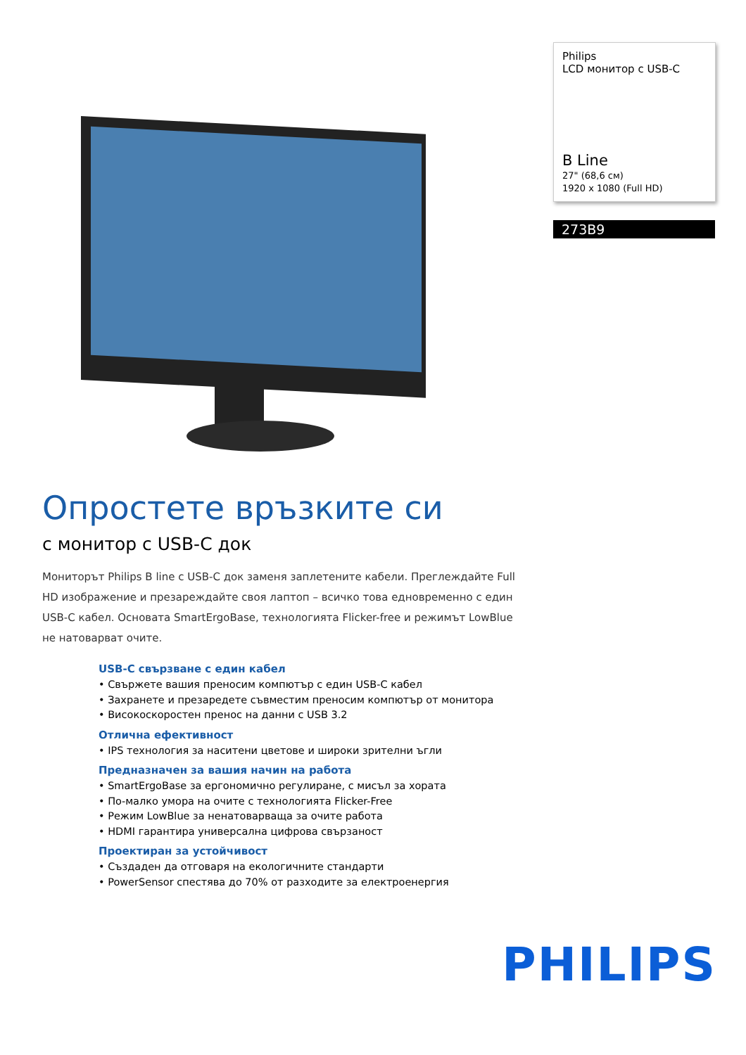Philips
LCD монитор с USB-C
B Line
27" (68,6 см)
1920 x 1080 (Full HD)
273B9
Опростете връзките си
с монитор с USB-C док
Мониторът Philips B line с USB-C док заменя заплетените кабели. Преглеждайте Full HD изображение и презареждайте своя лаптоп – всичко това едновременно с един USB-C кабел. Основата SmartErgoBase, технологията Flicker-free и режимът LowBlue не натоварват очите.
USB-C свързване с един кабел
• Свържете вашия преносим компютър с един USB-C кабел
• Захранете и презаредете съвместим преносим компютър от монитора
• Високоскоростен пренос на данни с USB 3.2
Отлична ефективност
• IPS технология за наситени цветове и широки зрителни ъгли
Предназначен за вашия начин на работа
• SmartErgoBase за ергономично регулиране, с мисъл за хората
• По-малко умора на очите с технологията Flicker-Free
• Режим LowBlue за ненатоварваща за очите работа
• HDMI гарантира универсална цифрова свързаност
Проектиран за устойчивост
• Създаден да отговаря на екологичните стандарти
• PowerSensor спестява до 70% от разходите за електроенергия
PHILIPS